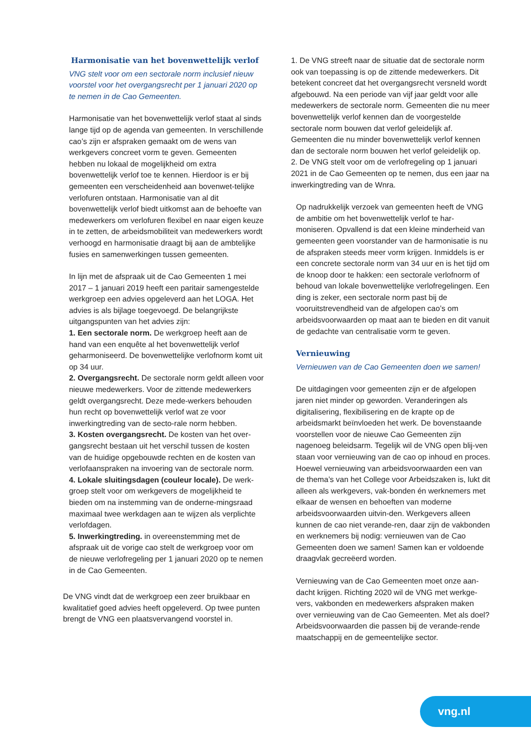Harmonisatie van het bovenwettelijk verlof
VNG stelt voor om een sectorale norm inclusief nieuw voorstel voor het overgangsrecht per 1 januari 2020 op te nemen in de Cao Gemeenten.
Harmonisatie van het bovenwettelijk verlof staat al sinds lange tijd op de agenda van gemeenten. In verschillende cao’s zijn er afspraken gemaakt om de wens van werkgevers concreet vorm te geven. Gemeenten hebben nu lokaal de mogelijkheid om extra bovenwettelijk verlof toe te kennen. Hierdoor is er bij gemeenten een verscheidenheid aan bovenwet-telijke verlofuren ontstaan. Harmonisatie van al dit bovenwettelijk verlof biedt uitkomst aan de behoefte van medewerkers om verlofuren flexibel en naar eigen keuze in te zetten, de arbeidsmobiliteit van medewerkers wordt verhoogd en harmonisatie draagt bij aan de ambtelijke fusies en samenwerkingen tussen gemeenten.
In lijn met de afspraak uit de Cao Gemeenten 1 mei 2017 – 1 januari 2019 heeft een paritair samengestelde werkgroep een advies opgeleverd aan het LOGA. Het advies is als bijlage toegevoegd. De belangrijkste uitgangspunten van het advies zijn:
1. Een sectorale norm. De werkgroep heeft aan de hand van een enquête al het bovenwettelijk verlof geharmoniseerd. De bovenwettelijke verlofnorm komt uit op 34 uur.
2. Overgangsrecht. De sectorale norm geldt alleen voor nieuwe medewerkers. Voor de zittende medewerkers geldt overgangsrecht. Deze mede-werkers behouden hun recht op bovenwettelijk verlof wat ze voor inwerkingtreding van de secto-rale norm hebben.
3. Kosten overgangsrecht. De kosten van het over-gangsrecht bestaan uit het verschil tussen de kosten van de huidige opgebouwde rechten en de kosten van verlofaanspraken na invoering van de sectorale norm.
4. Lokale sluitingsdagen (couleur locale). De werk-groep stelt voor om werkgevers de mogelijkheid te bieden om na instemming van de onderne-mingsraad maximaal twee werkdagen aan te wijzen als verplichte verlofdagen.
5. Inwerkingtreding. in overeenstemming met de afspraak uit de vorige cao stelt de werkgroep voor om de nieuwe verlofregeling per 1 januari 2020 op te nemen in de Cao Gemeenten.
De VNG vindt dat de werkgroep een zeer bruikbaar en kwalitatief goed advies heeft opgeleverd. Op twee punten brengt de VNG een plaatsvervangend voorstel in.
1. De VNG streeft naar de situatie dat de sectorale norm ook van toepassing is op de zittende medewerkers. Dit betekent concreet dat het overgangsrecht versneld wordt afgebouwd. Na een periode van vijf jaar geldt voor alle medewerkers de sectorale norm. Gemeenten die nu meer bovenwettelijk verlof kennen dan de voorgestelde sectorale norm bouwen dat verlof geleidelijk af. Gemeenten die nu minder bovenwettelijk verlof kennen dan de sectorale norm bouwen het verlof geleidelijk op.
2. De VNG stelt voor om de verlofregeling op 1 januari 2021 in de Cao Gemeenten op te nemen, dus een jaar na inwerkingtreding van de Wnra.
Op nadrukkelijk verzoek van gemeenten heeft de VNG de ambitie om het bovenwettelijk verlof te har-moniseren. Opvallend is dat een kleine minderheid van gemeenten geen voorstander van de harmonisatie is nu de afspraken steeds meer vorm krijgen. Inmiddels is er een concrete sectorale norm van 34 uur en is het tijd om de knoop door te hakken: een sectorale verlofnorm of behoud van lokale bovenwettelijke verlofregelingen. Een ding is zeker, een sectorale norm past bij de vooruitstrevendheid van de afgelopen cao’s om arbeidsvoorwaarden op maat aan te bieden en dit vanuit de gedachte van centralisatie vorm te geven.
Vernieuwing
Vernieuwen van de Cao Gemeenten doen we samen!
De uitdagingen voor gemeenten zijn er de afgelopen jaren niet minder op geworden. Veranderingen als digitalisering, flexibilisering en de krapte op de arbeidsmarkt beïnvloeden het werk. De bovenstaande voorstellen voor de nieuwe Cao Gemeenten zijn nagenoeg beleidsarm. Tegelijk wil de VNG open blij-ven staan voor vernieuwing van de cao op inhoud en proces. Hoewel vernieuwing van arbeidsvoorwaarden een van de thema’s van het College voor Arbeidszaken is, lukt dit alleen als werkgevers, vak-bonden én werknemers met elkaar de wensen en behoeften van moderne arbeidsvoorwaarden uitvin-den. Werkgevers alleen kunnen de cao niet verande-ren, daar zijn de vakbonden en werknemers bij nodig: vernieuwen van de Cao Gemeenten doen we samen! Samen kan er voldoende draagvlak gecreëerd worden.
Vernieuwing van de Cao Gemeenten moet onze aan-dacht krijgen. Richting 2020 wil de VNG met werkge-vers, vakbonden en medewerkers afspraken maken over vernieuwing van de Cao Gemeenten. Met als doel? Arbeidsvoorwaarden die passen bij de verande-rende maatschappij en de gemeentelijke sector.
vng.nl